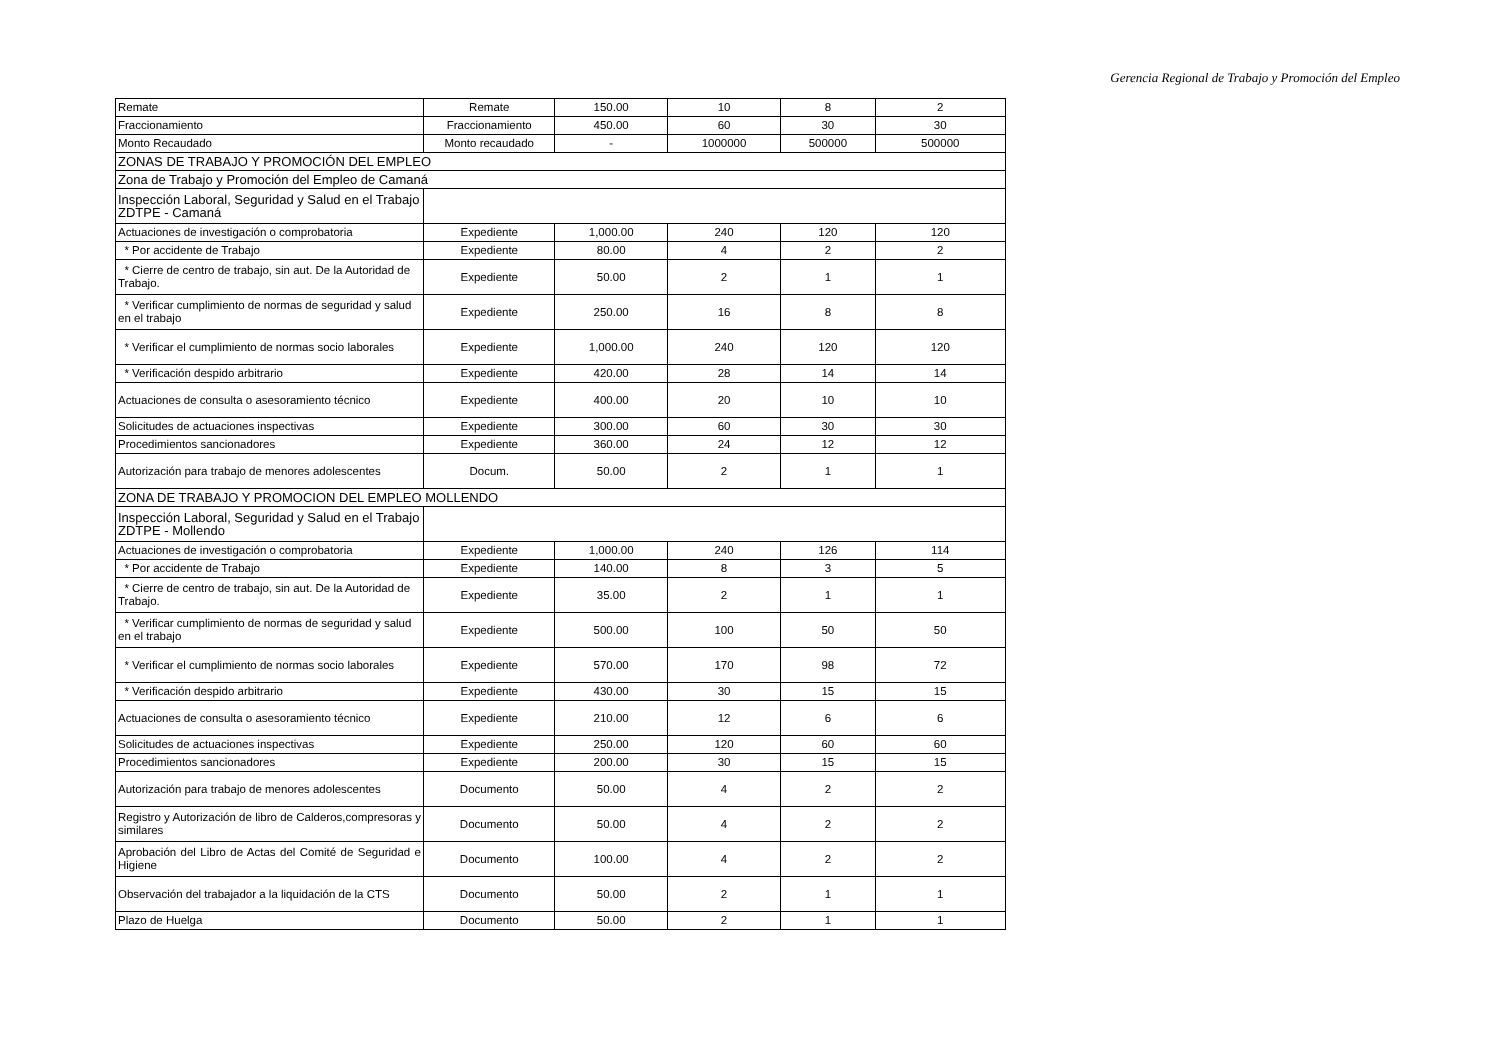Gerencia Regional de Trabajo y Promoción del Empleo
| Remate | Remate | 150.00 | 10 | 8 | 2 |
| Fraccionamiento | Fraccionamiento | 450.00 | 60 | 30 | 30 |
| Monto Recaudado | Monto recaudado | - | 1000000 | 500000 | 500000 |
| ZONAS DE TRABAJO Y PROMOCIÓN DEL EMPLEO | | | | | |
| Zona de Trabajo y Promoción del Empleo de Camaná | | | | | |
| Inspección Laboral, Seguridad y Salud en el Trabajo ZDTPE - Camaná | | | | | |
| Actuaciones de investigación o comprobatoria | Expediente | 1,000.00 | 240 | 120 | 120 |
| * Por accidente de Trabajo | Expediente | 80.00 | 4 | 2 | 2 |
| * Cierre de centro de trabajo, sin aut. De la Autoridad de Trabajo. | Expediente | 50.00 | 2 | 1 | 1 |
| * Verificar cumplimiento de normas de seguridad y salud en el trabajo | Expediente | 250.00 | 16 | 8 | 8 |
| * Verificar el cumplimiento de normas socio laborales | Expediente | 1,000.00 | 240 | 120 | 120 |
| * Verificación despido arbitrario | Expediente | 420.00 | 28 | 14 | 14 |
| Actuaciones de consulta o asesoramiento técnico | Expediente | 400.00 | 20 | 10 | 10 |
| Solicitudes de actuaciones inspectivas | Expediente | 300.00 | 60 | 30 | 30 |
| Procedimientos sancionadores | Expediente | 360.00 | 24 | 12 | 12 |
| Autorización para trabajo de menores adolescentes | Docum. | 50.00 | 2 | 1 | 1 |
| ZONA DE TRABAJO Y PROMOCION DEL EMPLEO MOLLENDO | | | | | |
| Inspección Laboral, Seguridad y Salud en el Trabajo ZDTPE - Mollendo | | | | | |
| Actuaciones de investigación o comprobatoria | Expediente | 1,000.00 | 240 | 126 | 114 |
| * Por accidente de Trabajo | Expediente | 140.00 | 8 | 3 | 5 |
| * Cierre de centro de trabajo, sin aut. De la Autoridad de Trabajo. | Expediente | 35.00 | 2 | 1 | 1 |
| * Verificar cumplimiento de normas de seguridad y salud en el trabajo | Expediente | 500.00 | 100 | 50 | 50 |
| * Verificar el cumplimiento de normas socio laborales | Expediente | 570.00 | 170 | 98 | 72 |
| * Verificación despido arbitrario | Expediente | 430.00 | 30 | 15 | 15 |
| Actuaciones de consulta o asesoramiento técnico | Expediente | 210.00 | 12 | 6 | 6 |
| Solicitudes de actuaciones inspectivas | Expediente | 250.00 | 120 | 60 | 60 |
| Procedimientos sancionadores | Expediente | 200.00 | 30 | 15 | 15 |
| Autorización para trabajo de menores adolescentes | Documento | 50.00 | 4 | 2 | 2 |
| Registro y Autorización de libro de Calderos,compresoras y similares | Documento | 50.00 | 4 | 2 | 2 |
| Aprobación del Libro de Actas del Comité de Seguridad e Higiene | Documento | 100.00 | 4 | 2 | 2 |
| Observación del trabajador a la liquidación de la CTS | Documento | 50.00 | 2 | 1 | 1 |
| Plazo de Huelga | Documento | 50.00 | 2 | 1 | 1 |